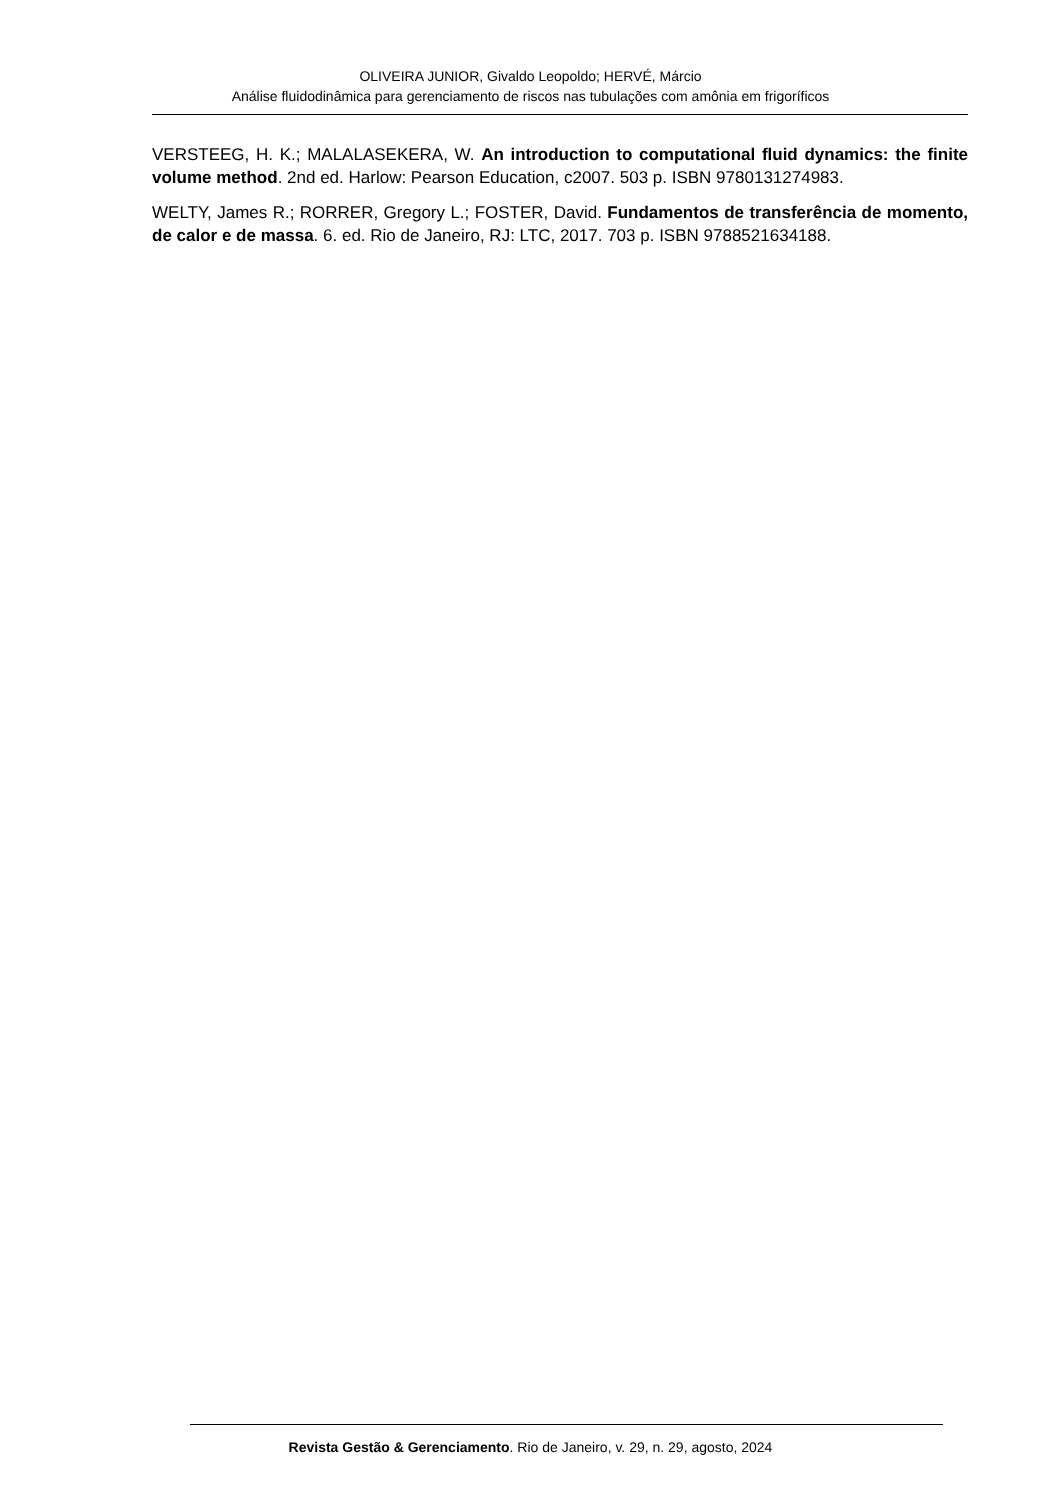OLIVEIRA JUNIOR, Givaldo Leopoldo; HERVÉ, Márcio
Análise fluidodinâmica para gerenciamento de riscos nas tubulações com amônia em frigoríficos
VERSTEEG, H. K.; MALALASEKERA, W. An introduction to computational fluid dynamics: the finite volume method. 2nd ed. Harlow: Pearson Education, c2007. 503 p. ISBN 9780131274983.
WELTY, James R.; RORRER, Gregory L.; FOSTER, David. Fundamentos de transferência de momento, de calor e de massa. 6. ed. Rio de Janeiro, RJ: LTC, 2017. 703 p. ISBN 9788521634188.
Revista Gestão & Gerenciamento. Rio de Janeiro, v. 29, n. 29, agosto, 2024